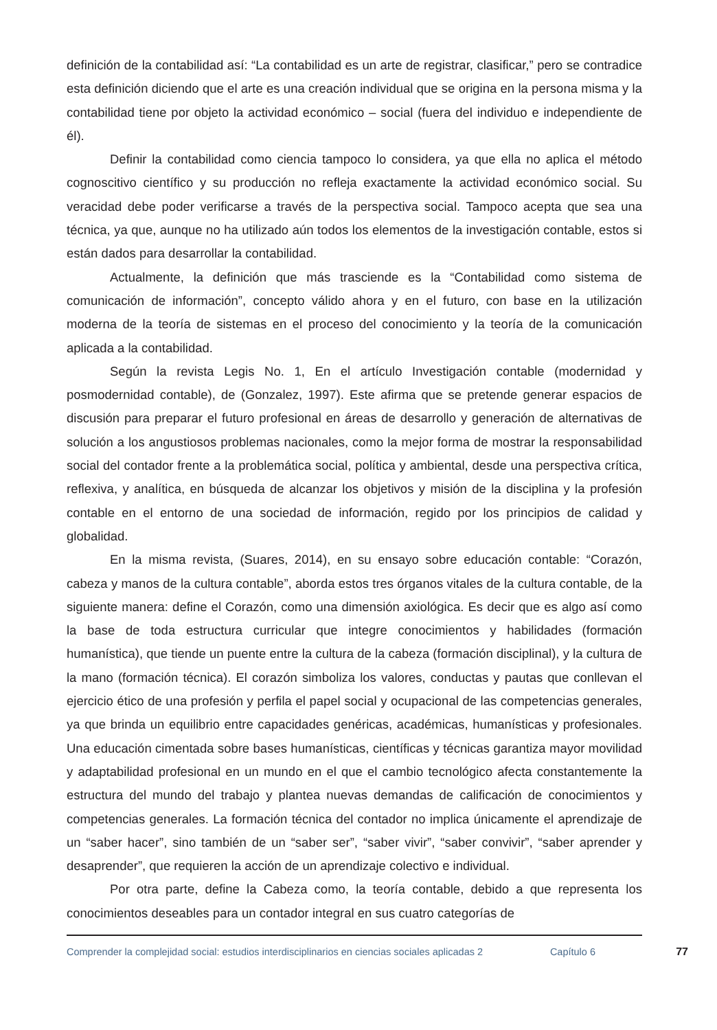definición de la contabilidad así: “La contabilidad es un arte de registrar, clasificar,” pero se contradice esta definición diciendo que el arte es una creación individual que se origina en la persona misma y la contabilidad tiene por objeto la actividad económico – social (fuera del individuo e independiente de él).
Definir la contabilidad como ciencia tampoco lo considera, ya que ella no aplica el método cognoscitivo científico y su producción no refleja exactamente la actividad económico social. Su veracidad debe poder verificarse a través de la perspectiva social. Tampoco acepta que sea una técnica, ya que, aunque no ha utilizado aún todos los elementos de la investigación contable, estos si están dados para desarrollar la contabilidad.
Actualmente, la definición que más trasciende es la “Contabilidad como sistema de comunicación de información”, concepto válido ahora y en el futuro, con base en la utilización moderna de la teoría de sistemas en el proceso del conocimiento y la teoría de la comunicación aplicada a la contabilidad.
Según la revista Legis No. 1, En el artículo Investigación contable (modernidad y posmodernidad contable), de (Gonzalez, 1997). Este afirma que se pretende generar espacios de discusión para preparar el futuro profesional en áreas de desarrollo y generación de alternativas de solución a los angustiosos problemas nacionales, como la mejor forma de mostrar la responsabilidad social del contador frente a la problemática social, política y ambiental, desde una perspectiva crítica, reflexiva, y analítica, en búsqueda de alcanzar los objetivos y misión de la disciplina y la profesión contable en el entorno de una sociedad de información, regido por los principios de calidad y globalidad.
En la misma revista, (Suares, 2014), en su ensayo sobre educación contable: “Corazón, cabeza y manos de la cultura contable”, aborda estos tres órganos vitales de la cultura contable, de la siguiente manera: define el Corazón, como una dimensión axiológica. Es decir que es algo así como la base de toda estructura curricular que integre conocimientos y habilidades (formación humanística), que tiende un puente entre la cultura de la cabeza (formación disciplinal), y la cultura de la mano (formación técnica). El corazón simboliza los valores, conductas y pautas que conllevan el ejercicio ético de una profesión y perfila el papel social y ocupacional de las competencias generales, ya que brinda un equilibrio entre capacidades genéricas, académicas, humanísticas y profesionales. Una educación cimentada sobre bases humanísticas, científicas y técnicas garantiza mayor movilidad y adaptabilidad profesional en un mundo en el que el cambio tecnológico afecta constantemente la estructura del mundo del trabajo y plantea nuevas demandas de calificación de conocimientos y competencias generales. La formación técnica del contador no implica únicamente el aprendizaje de un “saber hacer”, sino también de un “saber ser”, “saber vivir”, “saber convivir”, “saber aprender y desaprender”, que requieren la acción de un aprendizaje colectivo e individual.
Por otra parte, define la Cabeza como, la teoría contable, debido a que representa los conocimientos deseables para un contador integral en sus cuatro categorías de
Comprender la complejidad social: estudios interdisciplinarios en ciencias sociales aplicadas 2
Capítulo 6 77